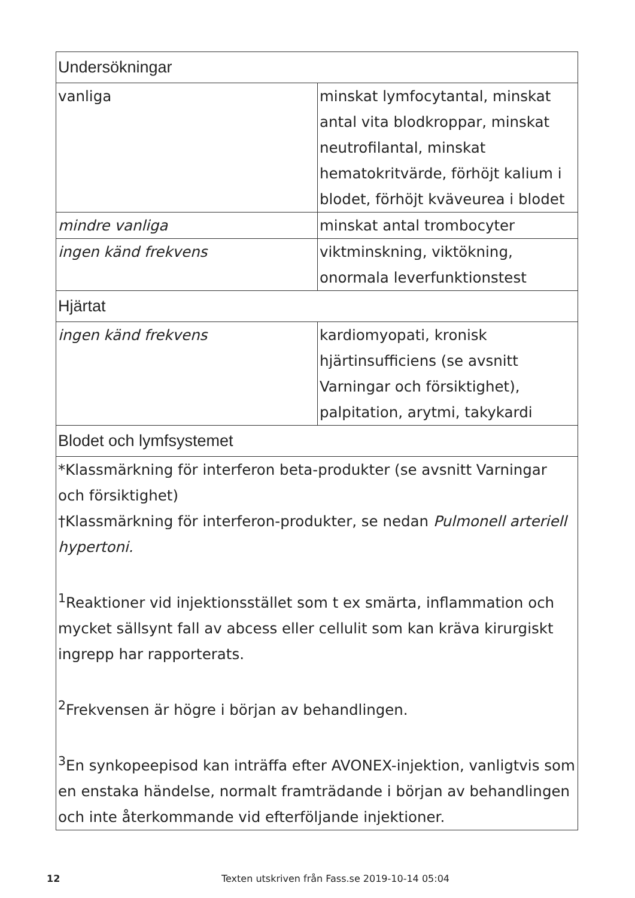| Undersökningar | |
| vanliga | minskat lymfocytantal, minskat antal vita blodkroppar, minskat neutrofilantal, minskat hematokritvärde, förhöjt kalium i blodet, förhöjt kväveurea i blodet |
| mindre vanliga | minskat antal trombocyter |
| ingen känd frekvens | viktminskning, viktökning, onormala leverfunktionstest |
| Hjärtat | |
| ingen känd frekvens | kardiomyopati, kronisk hjärtinsufficiens (se avsnitt Varningar och försiktighet), palpitation, arytmi, takykardi |
| Blodet och lymfsystemet | |
| *Klassmärkning för interferon beta-produkter (se avsnitt Varningar och försiktighet) †Klassmärkning för interferon-produkter, se nedan Pulmonell arteriell hypertoni. <sup>1</sup> Reaktioner vid injektionsstället som t ex smärta, inflammation och mycket sällsynt fall av abcess eller cellulit som kan kräva kirurgiskt ingrepp har rapporterats. <sup>2</sup> Frekvensen är högre i början av behandlingen. <sup>3</sup> En synkopeepisod kan inträffa efter AVONEX-injektion, vanligtvis som en enstaka händelse, normalt framträdande i början av behandlingen och inte återkommande vid efterföljande injektioner. | |
12 Texten utskriven från Fass.se 2019-10-14 05:04